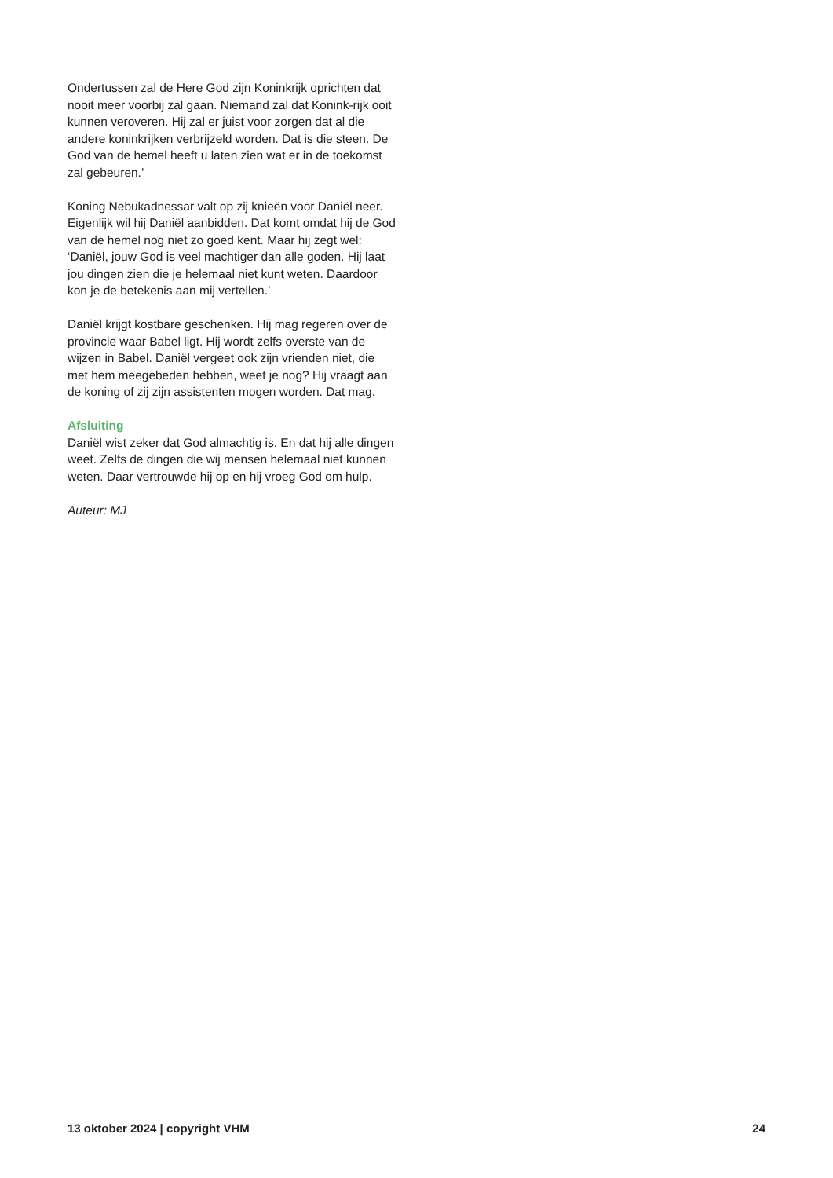Ondertussen zal de Here God zijn Koninkrijk oprichten dat nooit meer voorbij zal gaan. Niemand zal dat Konink-rijk ooit kunnen veroveren. Hij zal er juist voor zorgen dat al die andere koninkrijken verbrijzeld worden. Dat is die steen. De God van de hemel heeft u laten zien wat er in de toekomst zal gebeuren.’
Koning Nebukadnessar valt op zij knieën voor Daniël neer. Eigenlijk wil hij Daniël aanbidden. Dat komt omdat hij de God van de hemel nog niet zo goed kent. Maar hij zegt wel: ‘Daniël, jouw God is veel machtiger dan alle goden. Hij laat jou dingen zien die je helemaal niet kunt weten. Daardoor kon je de betekenis aan mij vertellen.’
Daniël krijgt kostbare geschenken. Hij mag regeren over de provincie waar Babel ligt. Hij wordt zelfs overste van de wijzen in Babel. Daniël vergeet ook zijn vrienden niet, die met hem meegebeden hebben, weet je nog? Hij vraagt aan de koning of zij zijn assistenten mogen worden. Dat mag.
Afsluiting
Daniël wist zeker dat God almachtig is. En dat hij alle dingen weet. Zelfs de dingen die wij mensen helemaal niet kunnen weten. Daar vertrouwde hij op en hij vroeg God om hulp.
Auteur: MJ
13 oktober 2024 | copyright VHM 24